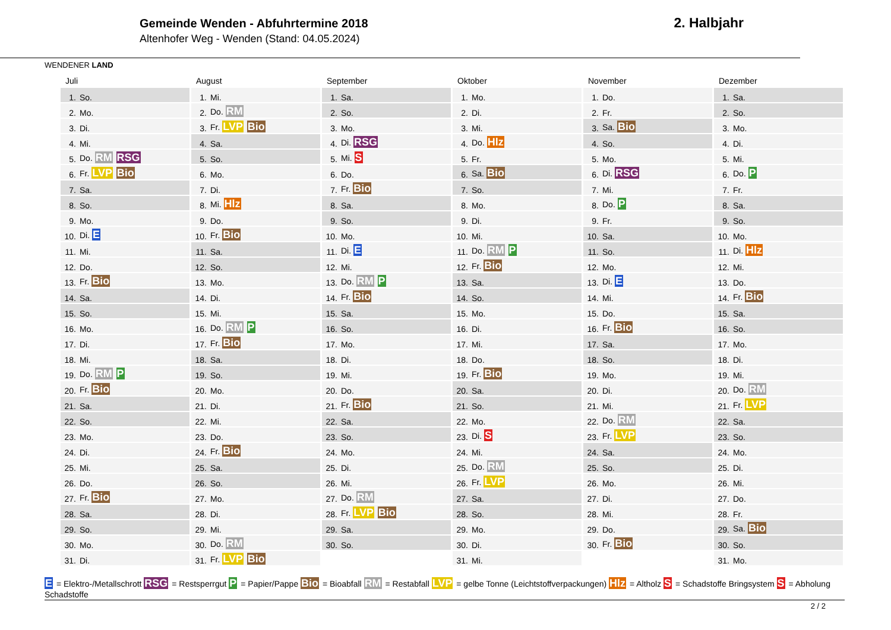WENDENER LAND
Gemeinde Wenden - Abfuhrtermine 2018
Altenhofer Weg - Wenden (Stand: 04.05.2024)
2. Halbjahr
Juli
| 1. | So. |
| 2. | Mo. |
| 3. | Di. |
| 4. | Mi. |
| 5. | Do. RM RSG |
| 6. | Fr. LVP Bio |
| 7. | Sa. |
| 8. | So. |
| 9. | Mo. |
| 10. | Di. E |
| 11. | Mi. |
| 12. | Do. |
| 13. | Fr. Bio |
| 14. | Sa. |
| 15. | So. |
| 16. | Mo. |
| 17. | Di. |
| 18. | Mi. |
| 19. | Do. RM P |
| 20. | Fr. Bio |
| 21. | Sa. |
| 22. | So. |
| 23. | Mo. |
| 24. | Di. |
| 25. | Mi. |
| 26. | Do. |
| 27. | Fr. Bio |
| 28. | Sa. |
| 29. | So. |
| 30. | Mo. |
| 31. | Di. |
August
| 1. | Mi. |
| 2. | Do. RM |
| 3. | Fr. LVP Bio |
| 4. | Sa. |
| 5. | So. |
| 6. | Mo. |
| 7. | Di. |
| 8. | Mi. Hlz |
| 9. | Do. |
| 10. | Fr. Bio |
| 11. | Sa. |
| 12. | So. |
| 13. | Mo. |
| 14. | Di. |
| 15. | Mi. |
| 16. | Do. RM P |
| 17. | Fr. Bio |
| 18. | Sa. |
| 19. | So. |
| 20. | Mo. |
| 21. | Di. |
| 22. | Mi. |
| 23. | Do. |
| 24. | Fr. Bio |
| 25. | Sa. |
| 26. | So. |
| 27. | Mo. |
| 28. | Di. |
| 29. | Mi. |
| 30. | Do. RM |
| 31. | Fr. LVP Bio |
September
| 1. | Sa. |
| 2. | So. |
| 3. | Mo. |
| 4. | Di. RSG |
| 5. | Mi. S |
| 6. | Do. |
| 7. | Fr. Bio |
| 8. | Sa. |
| 9. | So. |
| 10. | Mo. |
| 11. | Di. E |
| 12. | Mi. |
| 13. | Do. RM P |
| 14. | Fr. Bio |
| 15. | Sa. |
| 16. | So. |
| 17. | Mo. |
| 18. | Di. |
| 19. | Mi. |
| 20. | Do. |
| 21. | Fr. Bio |
| 22. | Sa. |
| 23. | So. |
| 24. | Mo. |
| 25. | Di. |
| 26. | Mi. |
| 27. | Do. RM |
| 28. | Fr. LVP Bio |
| 29. | Sa. |
| 30. | So. |
Oktober
| 1. | Mo. |
| 2. | Di. |
| 3. | Mi. |
| 4. | Do. Hlz |
| 5. | Fr. |
| 6. | Sa. Bio |
| 7. | So. |
| 8. | Mo. |
| 9. | Di. |
| 10. | Mi. |
| 11. | Do. RM P |
| 12. | Fr. Bio |
| 13. | Sa. |
| 14. | So. |
| 15. | Mo. |
| 16. | Di. |
| 17. | Mi. |
| 18. | Do. |
| 19. | Fr. Bio |
| 20. | Sa. |
| 21. | So. |
| 22. | Mo. |
| 23. | Di. S |
| 24. | Mi. |
| 25. | Do. RM |
| 26. | Fr. LVP |
| 27. | Sa. |
| 28. | So. |
| 29. | Mo. |
| 30. | Di. |
| 31. | Mi. |
November
| 1. | Do. |
| 2. | Fr. |
| 3. | Sa. Bio |
| 4. | So. |
| 5. | Mo. |
| 6. | Di. RSG |
| 7. | Mi. |
| 8. | Do. P |
| 9. | Fr. |
| 10. | Sa. |
| 11. | So. |
| 12. | Mo. |
| 13. | Di. E |
| 14. | Mi. |
| 15. | Do. |
| 16. | Fr. Bio |
| 17. | Sa. |
| 18. | So. |
| 19. | Mo. |
| 20. | Di. |
| 21. | Mi. |
| 22. | Do. RM |
| 23. | Fr. LVP |
| 24. | Sa. |
| 25. | So. |
| 26. | Mo. |
| 27. | Di. |
| 28. | Mi. |
| 29. | Do. |
| 30. | Fr. Bio |
Dezember
| 1. | Sa. |
| 2. | So. |
| 3. | Mo. |
| 4. | Di. |
| 5. | Mi. |
| 6. | Do. P |
| 7. | Fr. |
| 8. | Sa. |
| 9. | So. |
| 10. | Mo. |
| 11. | Di. Hlz |
| 12. | Mi. |
| 13. | Do. |
| 14. | Fr. Bio |
| 15. | Sa. |
| 16. | So. |
| 17. | Mo. |
| 18. | Di. |
| 19. | Mi. |
| 20. | Do. RM |
| 21. | Fr. LVP |
| 22. | Sa. |
| 23. | So. |
| 24. | Mo. |
| 25. | Di. |
| 26. | Mi. |
| 27. | Do. |
| 28. | Fr. |
| 29. | Sa. Bio |
| 30. | So. |
| 31. | Mo. |
E = Elektro-/Metallschrott RSG = Restsperrgut P = Papier/Pappe Bio = Bioabfall RM = Restabfall LVP = gelbe Tonne (Leichtstoffverpackungen) Hlz = Altholz S = Schadstoffe Bringsystem S = Abholung Schadstoffe
2 / 2